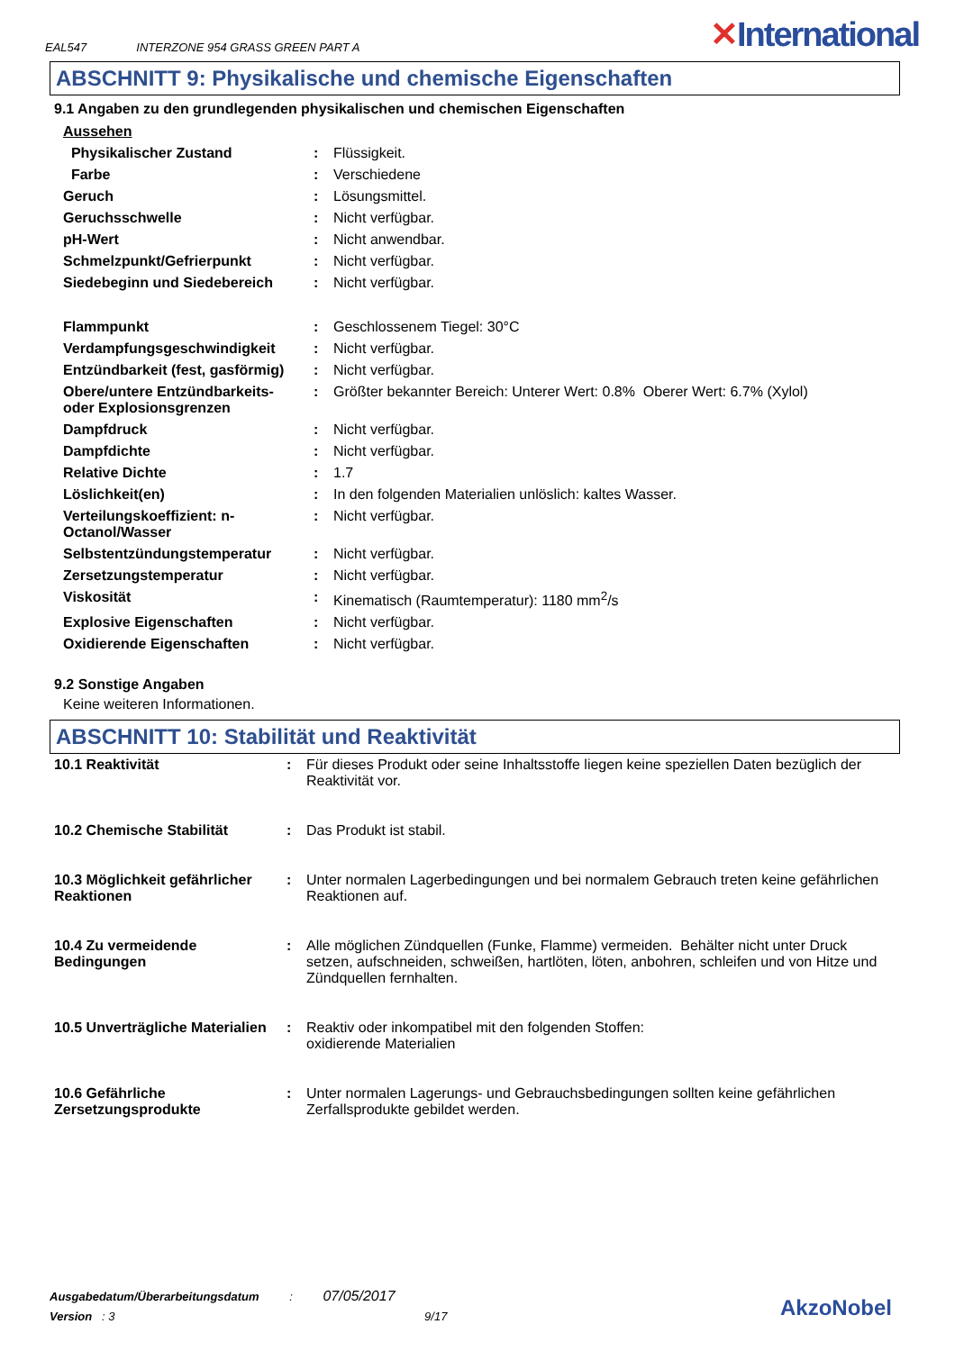EAL547 INTERZONE 954 GRASS GREEN PART A
✕International
ABSCHNITT 9: Physikalische und chemische Eigenschaften
9.1 Angaben zu den grundlegenden physikalischen und chemischen Eigenschaften
| Aussehen | | |
| Physikalischer Zustand | : | Flüssigkeit. |
| Farbe | : | Verschiedene |
| Geruch | : | Lösungsmittel. |
| Geruchsschwelle | : | Nicht verfügbar. |
| pH-Wert | : | Nicht anwendbar. |
| Schmelzpunkt/Gefrierpunkt | : | Nicht verfügbar. |
| Siedebeginn und Siedebereich | : | Nicht verfügbar. |
| Flammpunkt | : | Geschlossenem Tiegel: 30°C |
| Verdampfungsgeschwindigkeit | : | Nicht verfügbar. |
| Entzündbarkeit (fest, gasförmig) | : | Nicht verfügbar. |
| Obere/untere Entzündbarkeits- oder Explosionsgrenzen | : | Größter bekannter Bereich: Unterer Wert: 0.8% Oberer Wert: 6.7% (Xylol) |
| Dampfdruck | : | Nicht verfügbar. |
| Dampfdichte | : | Nicht verfügbar. |
| Relative Dichte | : | 1.7 |
| Löslichkeit(en) | : | In den folgenden Materialien unlöslich: kaltes Wasser. |
| Verteilungskoeffizient: n-Octanol/Wasser | : | Nicht verfügbar. |
| Selbstentzündungstemperatur | : | Nicht verfügbar. |
| Zersetzungstemperatur | : | Nicht verfügbar. |
| Viskosität | : | Kinematisch (Raumtemperatur): 1180 mm<sup>2</sup>/s |
| Explosive Eigenschaften | : | Nicht verfügbar. |
| Oxidierende Eigenschaften | : | Nicht verfügbar. |
9.2 Sonstige Angaben
Keine weiteren Informationen.
ABSCHNITT 10: Stabilität und Reaktivität
| 10.1 Reaktivität | : | Für dieses Produkt oder seine Inhaltsstoffe liegen keine speziellen Daten bezüglich der Reaktivität vor. |
| 10.2 Chemische Stabilität | : | Das Produkt ist stabil. |
| 10.3 Möglichkeit gefährlicher Reaktionen | : | Unter normalen Lagerbedingungen und bei normalem Gebrauch treten keine gefährlichen Reaktionen auf. |
| 10.4 Zu vermeidende Bedingungen | : | Alle möglichen Zündquellen (Funke, Flamme) vermeiden. Behälter nicht unter Druck setzen, aufschneiden, schweißen, hartlöten, löten, anbohren, schleifen und von Hitze und Zündquellen fernhalten. |
| 10.5 Unverträgliche Materialien | : | Reaktiv oder inkompatibel mit den folgenden Stoffen: oxidierende Materialien |
| 10.6 Gefährliche Zersetzungsprodukte | : | Unter normalen Lagerungs- und Gebrauchsbedingungen sollten keine gefährlichen Zerfallsprodukte gebildet werden. |
Ausgabedatum/Überarbeitungsdatum : 07/05/2017
Version : 3 9/17
AkzoNobel